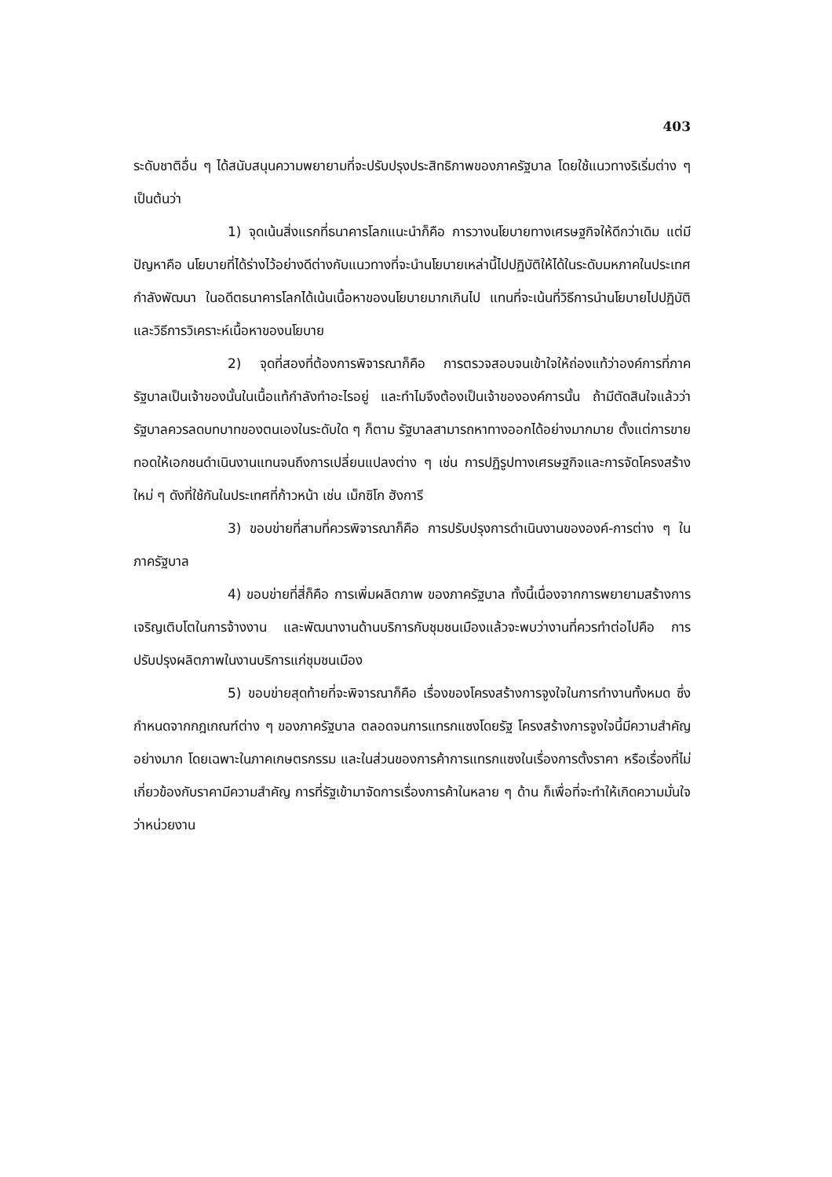403
ระดับชาติอื่น ๆ ได้สนับสนุนความพยายามที่จะปรับปรุงประสิทธิภาพของภาครัฐบาล โดยใช้แนวทางริเริ่มต่าง ๆ เป็นต้นว่า
1) จุดเน้นสิ่งแรกที่ธนาคารโลกแนะนำก็คือ การวางนโยบายทางเศรษฐกิจให้ดีกว่าเดิม แต่มีปัญหาคือ นโยบายที่ได้ร่างไว้อย่างดีต่างกับแนวทางที่จะนำนโยบายเหล่านี้ไปปฏิบัติให้ได้ในระดับมหภาคในประเทศกำลังพัฒนา ในอดีตธนาคารโลกได้เน้นเนื้อหาของนโยบายมากเกินไป แทนที่จะเน้นที่วิธีการนำนโยบายไปปฏิบัติและวิธีการวิเคราะห์เนื้อหาของนโยบาย
2) จุดที่สองที่ต้องการพิจารณาก็คือ การตรวจสอบจนเข้าใจให้ถ่องแท้ว่าองค์การที่ภาครัฐบาลเป็นเจ้าของนั้นในเนื้อแท้กำลังทำอะไรอยู่ และทำไมจึงต้องเป็นเจ้าขององค์การนั้น ถ้ามีตัดสินใจแล้วว่ารัฐบาลควรลดบทบาทของตนเองในระดับใด ๆ ก็ตาม รัฐบาลสามารถหาทางออกได้อย่างมากมาย ตั้งแต่การขายทอดให้เอกชนดำเนินงานแทนจนถึงการเปลี่ยนแปลงต่าง ๆ เช่น การปฏิรูปทางเศรษฐกิจและการจัดโครงสร้างใหม่ ๆ ดังที่ใช้กันในประเทศที่ก้าวหน้า เช่น เม็กซิโก ฮังการี
3) ขอบข่ายที่สามที่ควรพิจารณาก็คือ การปรับปรุงการดำเนินงานขององค์-การต่าง ๆ ในภาครัฐบาล
4) ขอบข่ายที่สี่ก็คือ การเพิ่มผลิตภาพ ของภาครัฐบาล ทั้งนี้เนื่องจากการพยายามสร้างการเจริญเติบโตในการจ้างงาน และพัฒนางานด้านบริการกับชุมชนเมืองแล้วจะพบว่างานที่ควรทำต่อไปคือ การปรับปรุงผลิตภาพในงานบริการแก่ชุมชนเมือง
5) ขอบข่ายสุดท้ายที่จะพิจารณาก็คือ เรื่องของโครงสร้างการจูงใจในการทำงานทั้งหมด ซึ่งกำหนดจากกฎเกณฑ์ต่าง ๆ ของภาครัฐบาล ตลอดจนการแทรกแซงโดยรัฐ โครงสร้างการจูงใจนี้มีความสำคัญอย่างมาก โดยเฉพาะในภาคเกษตรกรรม และในส่วนของการค้าการแทรกแซงในเรื่องการตั้งราคา หรือเรื่องที่ไม่เกี่ยวข้องกับราคามีความสำคัญ การที่รัฐเข้ามาจัดการเรื่องการค้าในหลาย ๆ ด้าน ก็เพื่อที่จะทำให้เกิดความมั่นใจว่าหน่วยงาน